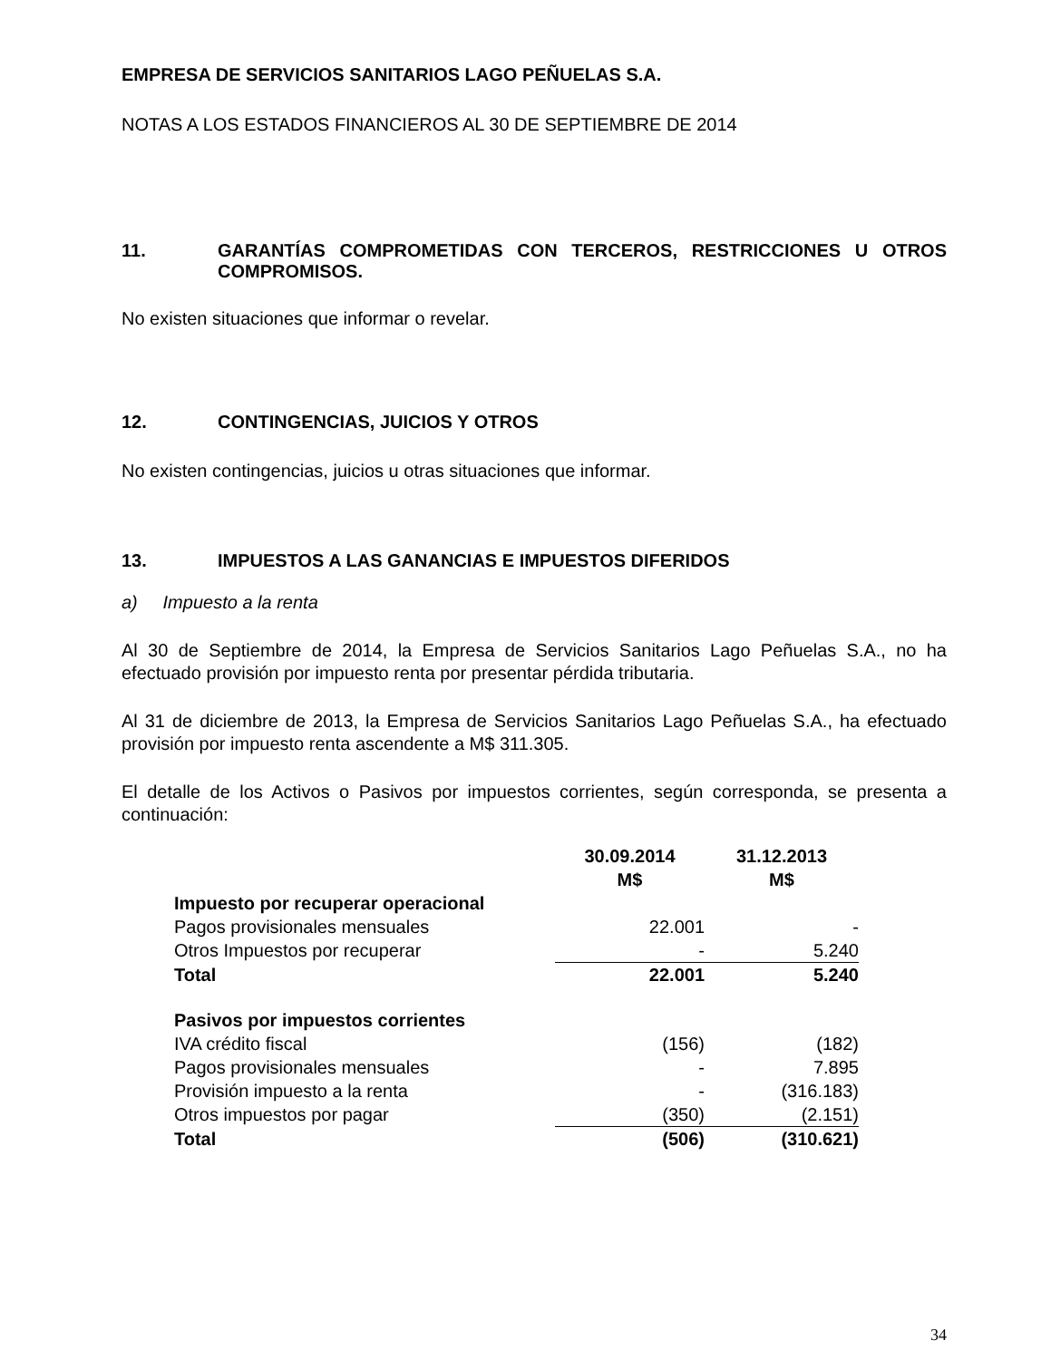EMPRESA DE SERVICIOS SANITARIOS LAGO PEÑUELAS S.A.
NOTAS A LOS ESTADOS FINANCIEROS AL 30 DE SEPTIEMBRE DE 2014
11. GARANTÍAS COMPROMETIDAS CON TERCEROS, RESTRICCIONES U OTROS COMPROMISOS.
No existen situaciones que informar o revelar.
12. CONTINGENCIAS, JUICIOS Y OTROS
No existen contingencias, juicios u otras situaciones que informar.
13. IMPUESTOS A LAS GANANCIAS E IMPUESTOS DIFERIDOS
a) Impuesto a la renta
Al 30 de Septiembre de 2014, la Empresa de Servicios Sanitarios Lago Peñuelas S.A., no ha efectuado provisión por impuesto renta por presentar pérdida tributaria.
Al 31 de diciembre de 2013, la Empresa de Servicios Sanitarios Lago Peñuelas S.A., ha efectuado provisión por impuesto renta ascendente a M$ 311.305.
El detalle de los Activos o Pasivos por impuestos corrientes, según corresponda, se presenta a continuación:
| | 30.09.2014 M$ | 31.12.2013 M$ |
| --- | --- | --- |
| Impuesto por recuperar operacional | | |
| Pagos provisionales mensuales | 22.001 | - |
| Otros Impuestos por recuperar | - | 5.240 |
| Total | 22.001 | 5.240 |
| Pasivos por impuestos corrientes | | |
| IVA crédito fiscal | (156) | (182) |
| Pagos provisionales mensuales | - | 7.895 |
| Provisión impuesto a la renta | - | (316.183) |
| Otros impuestos por pagar | (350) | (2.151) |
| Total | (506) | (310.621) |
34